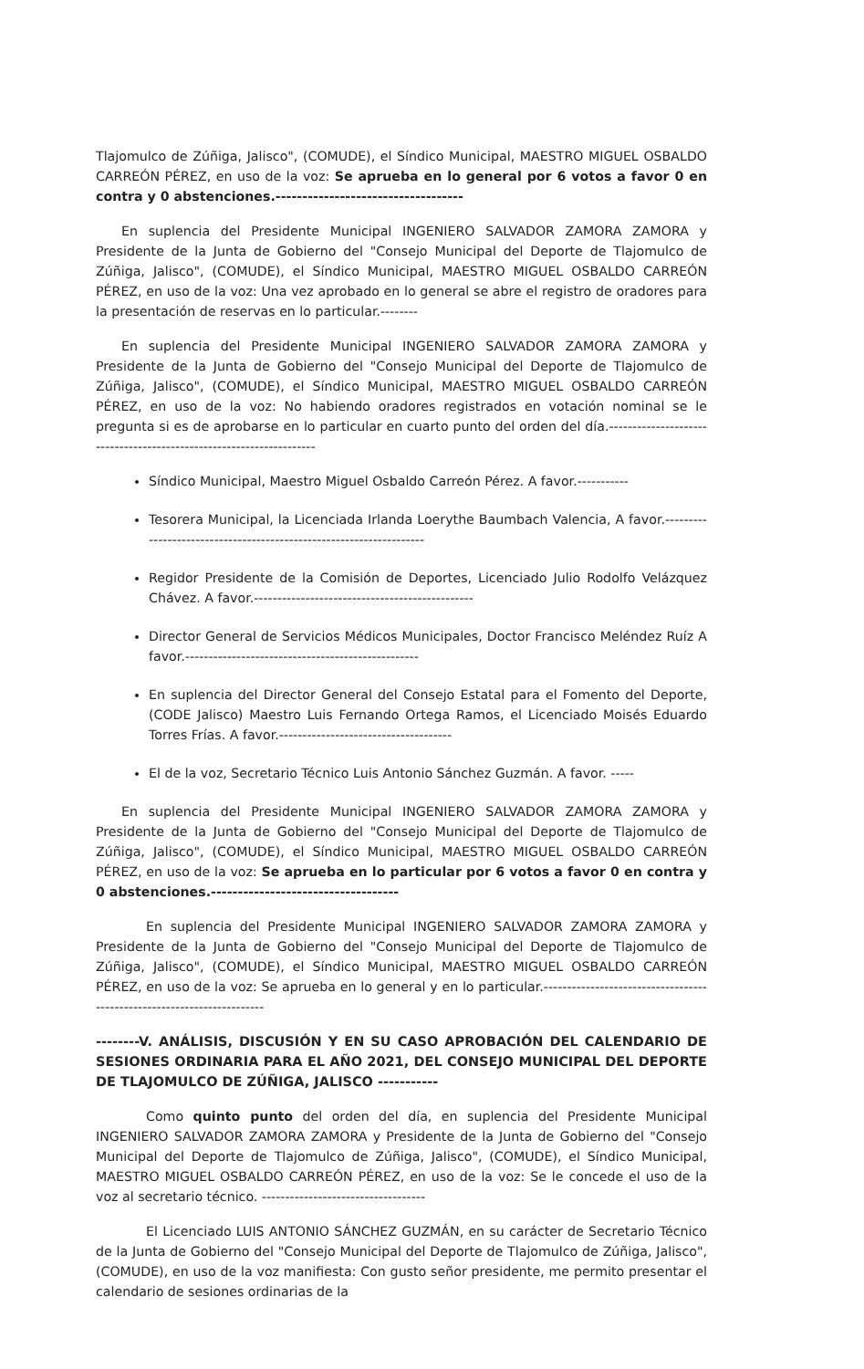Tlajomulco de Zúñiga, Jalisco", (COMUDE), el Síndico Municipal, MAESTRO MIGUEL OSBALDO CARREÓN PÉREZ, en uso de la voz: Se aprueba en lo general por 6 votos a favor 0 en contra y 0 abstenciones.-----------------------------------
En suplencia del Presidente Municipal INGENIERO SALVADOR ZAMORA ZAMORA y Presidente de la Junta de Gobierno del "Consejo Municipal del Deporte de Tlajomulco de Zúñiga, Jalisco", (COMUDE), el Síndico Municipal, MAESTRO MIGUEL OSBALDO CARREÓN PÉREZ, en uso de la voz: Una vez aprobado en lo general se abre el registro de oradores para la presentación de reservas en lo particular.--------
En suplencia del Presidente Municipal INGENIERO SALVADOR ZAMORA ZAMORA y Presidente de la Junta de Gobierno del "Consejo Municipal del Deporte de Tlajomulco de Zúñiga, Jalisco", (COMUDE), el Síndico Municipal, MAESTRO MIGUEL OSBALDO CARREÓN PÉREZ, en uso de la voz: No habiendo oradores registrados en votación nominal se le pregunta si es de aprobarse en lo particular en cuarto punto del orden del día.--------------------------------------------------------------------
Síndico Municipal, Maestro Miguel Osbaldo Carreón Pérez. A favor.-----------
Tesorera Municipal, la Licenciada Irlanda Loerythe Baumbach Valencia, A favor.--------------------------------------------------------------------
Regidor Presidente de la Comisión de Deportes, Licenciado Julio Rodolfo Velázquez Chávez. A favor.-----------------------------------------------
Director General de Servicios Médicos Municipales, Doctor Francisco Meléndez Ruíz A favor.--------------------------------------------------
En suplencia del Director General del Consejo Estatal para el Fomento del Deporte, (CODE Jalisco) Maestro Luis Fernando Ortega Ramos, el Licenciado Moisés Eduardo Torres Frías. A favor.-------------------------------------
El de la voz, Secretario Técnico Luis Antonio Sánchez Guzmán. A favor. -----
En suplencia del Presidente Municipal INGENIERO SALVADOR ZAMORA ZAMORA y Presidente de la Junta de Gobierno del "Consejo Municipal del Deporte de Tlajomulco de Zúñiga, Jalisco", (COMUDE), el Síndico Municipal, MAESTRO MIGUEL OSBALDO CARREÓN PÉREZ, en uso de la voz: Se aprueba en lo particular por 6 votos a favor 0 en contra y 0 abstenciones.-----------------------------------
En suplencia del Presidente Municipal INGENIERO SALVADOR ZAMORA ZAMORA y Presidente de la Junta de Gobierno del "Consejo Municipal del Deporte de Tlajomulco de Zúñiga, Jalisco", (COMUDE), el Síndico Municipal, MAESTRO MIGUEL OSBALDO CARREÓN PÉREZ, en uso de la voz: Se aprueba en lo general y en lo particular.-----------------------------------------------------------------------
--------V. ANÁLISIS, DISCUSIÓN Y EN SU CASO APROBACIÓN DEL CALENDARIO DE SESIONES ORDINARIA PARA EL AÑO 2021, DEL CONSEJO MUNICIPAL DEL DEPORTE DE TLAJOMULCO DE ZÚÑIGA, JALISCO -----------
Como quinto punto del orden del día, en suplencia del Presidente Municipal INGENIERO SALVADOR ZAMORA ZAMORA y Presidente de la Junta de Gobierno del "Consejo Municipal del Deporte de Tlajomulco de Zúñiga, Jalisco", (COMUDE), el Síndico Municipal, MAESTRO MIGUEL OSBALDO CARREÓN PÉREZ, en uso de la voz: Se le concede el uso de la voz al secretario técnico. -----------------------------------
El Licenciado LUIS ANTONIO SÁNCHEZ GUZMÁN, en su carácter de Secretario Técnico de la Junta de Gobierno del "Consejo Municipal del Deporte de Tlajomulco de Zúñiga, Jalisco", (COMUDE), en uso de la voz manifiesta: Con gusto señor presidente, me permito presentar el calendario de sesiones ordinarias de la